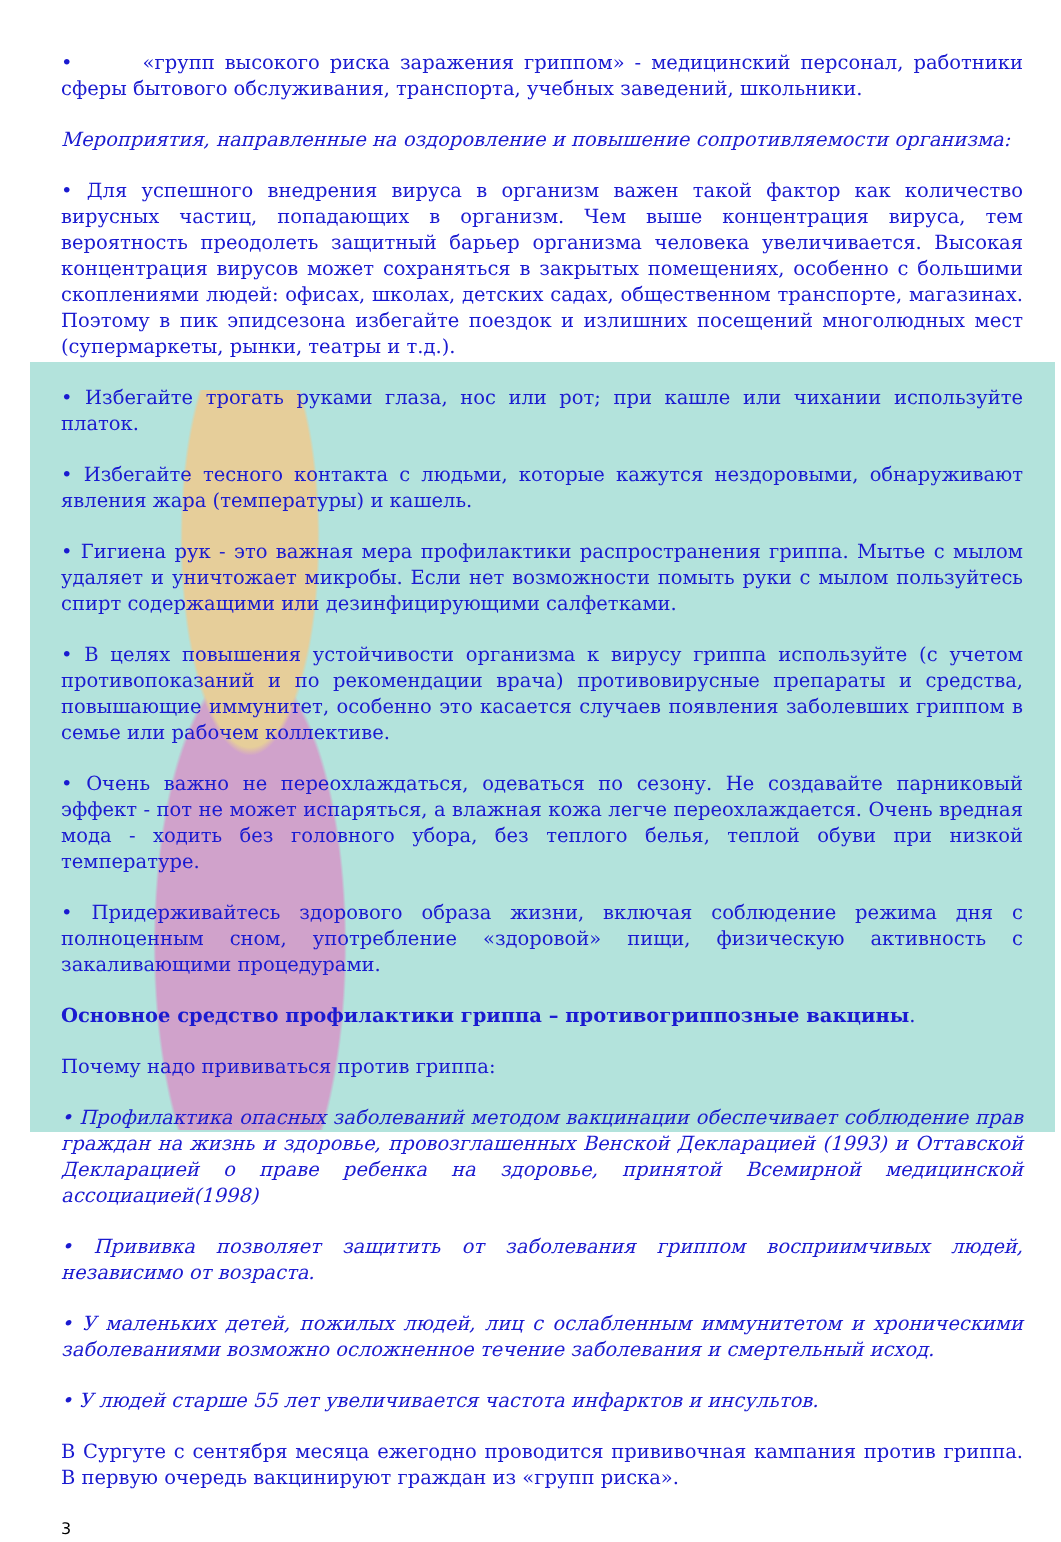• «групп высокого риска заражения гриппом» - медицинский персонал, работники сферы бытового обслуживания, транспорта, учебных заведений, школьники.
Мероприятия, направленные на оздоровление и повышение сопротивляемости организма:
• Для успешного внедрения вируса в организм важен такой фактор как количество вирусных частиц, попадающих в организм. Чем выше концентрация вируса, тем вероятность преодолеть защитный барьер организма человека увеличивается. Высокая концентрация вирусов может сохраняться в закрытых помещениях, особенно с большими скоплениями людей: офисах, школах, детских садах, общественном транспорте, магазинах. Поэтому в пик эпидсезона избегайте поездок и излишних посещений многолюдных мест (супермаркеты, рынки, театры и т.д.).
• Избегайте трогать руками глаза, нос или рот; при кашле или чихании используйте платок.
• Избегайте тесного контакта с людьми, которые кажутся нездоровыми, обнаруживают явления жара (температуры) и кашель.
• Гигиена рук - это важная мера профилактики распространения гриппа. Мытье с мылом удаляет и уничтожает микробы. Если нет возможности помыть руки с мылом пользуйтесь спирт содержащими или дезинфицирующими салфетками.
• В целях повышения устойчивости организма к вирусу гриппа используйте (с учетом противопоказаний и по рекомендации врача) противовирусные препараты и средства, повышающие иммунитет, особенно это касается случаев появления заболевших гриппом в семье или рабочем коллективе.
• Очень важно не переохлаждаться, одеваться по сезону. Не создавайте парниковый эффект - пот не может испаряться, а влажная кожа легче переохлаждается. Очень вредная мода - ходить без головного убора, без теплого белья, теплой обуви при низкой температуре.
• Придерживайтесь здорового образа жизни, включая соблюдение режима дня с полноценным сном, употребление «здоровой» пищи, физическую активность с закаливающими процедурами.
Основное средство профилактики гриппа – противогриппозные вакцины.
Почему надо прививаться против гриппа:
• Профилактика опасных заболеваний методом вакцинации обеспечивает соблюдение прав граждан на жизнь и здоровье, провозглашенных Венской Декларацией (1993) и Оттавской Декларацией о праве ребенка на здоровье, принятой Всемирной медицинской ассоциацией(1998)
• Прививка позволяет защитить от заболевания гриппом восприимчивых людей, независимо от возраста.
• У маленьких детей, пожилых людей, лиц с ослабленным иммунитетом и хроническими заболеваниями возможно осложненное течение заболевания и смертельный исход.
• У людей старше 55 лет увеличивается частота инфарктов и инсультов.
В Сургуте с сентября месяца ежегодно проводится прививочная кампания против гриппа. В первую очередь вакцинируют граждан из «групп риска».
3